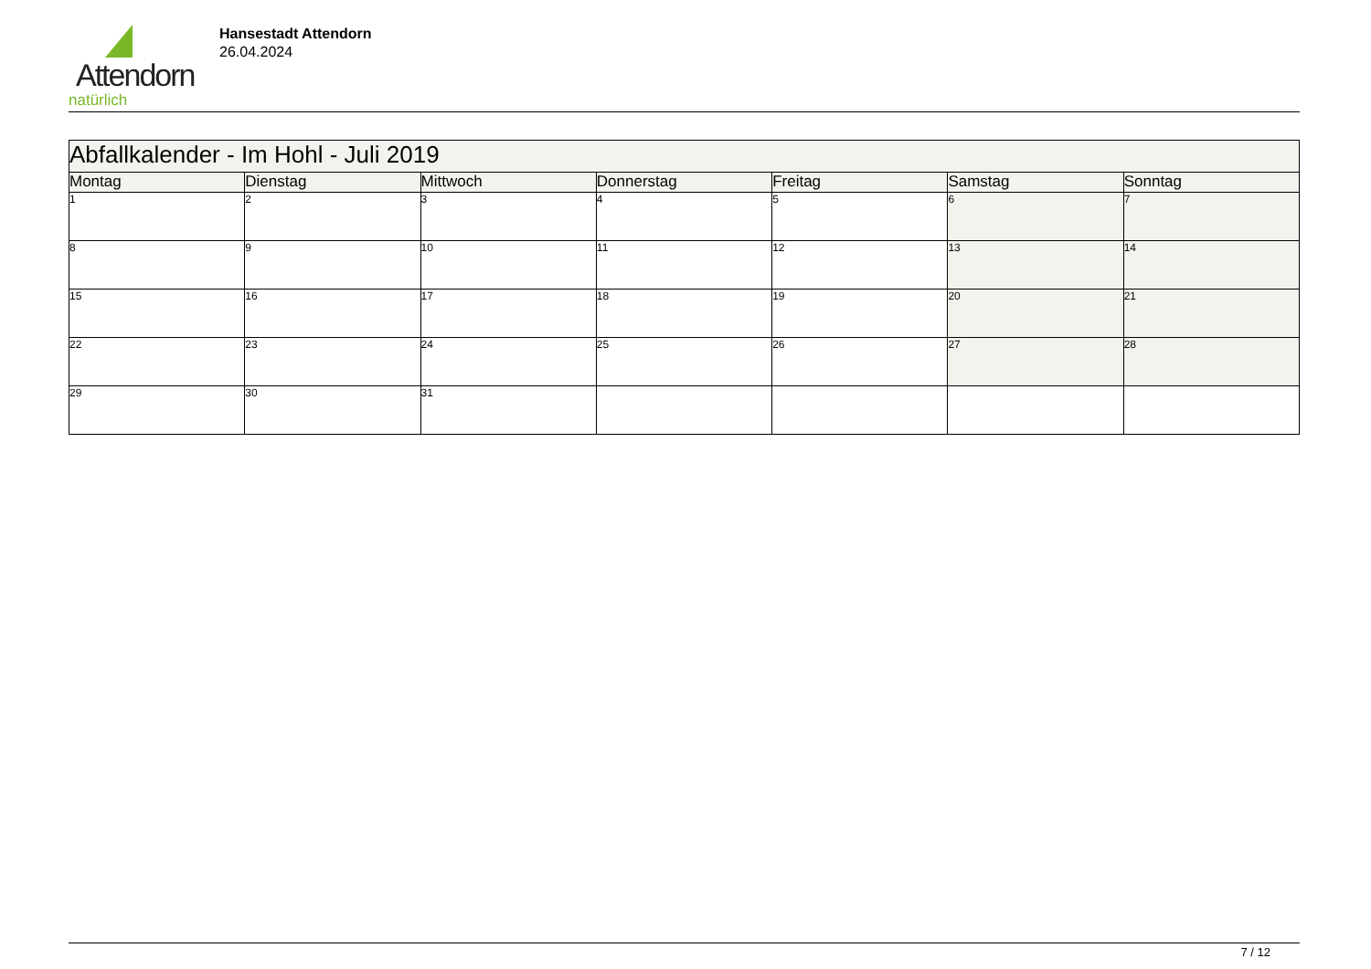Attendorn
natürlich
Hansestadt Attendorn
26.04.2024
| Abfallkalender - Im Hohl - Juli 2019 | | | | | | |
| --- | --- | --- | --- | --- | --- | --- |
| Montag | Dienstag | Mittwoch | Donnerstag | Freitag | Samstag | Sonntag |
| 1 | 2 | 3 | 4 | 5 | 6 | 7 |
| 8 | 9 | 10 | 11 | 12 | 13 | 14 |
| 15 | 16 | 17 | 18 | 19 | 20 | 21 |
| 22 | 23 | 24 | 25 | 26 | 27 | 28 |
| 29 | 30 | 31 | | | | |
7 / 12